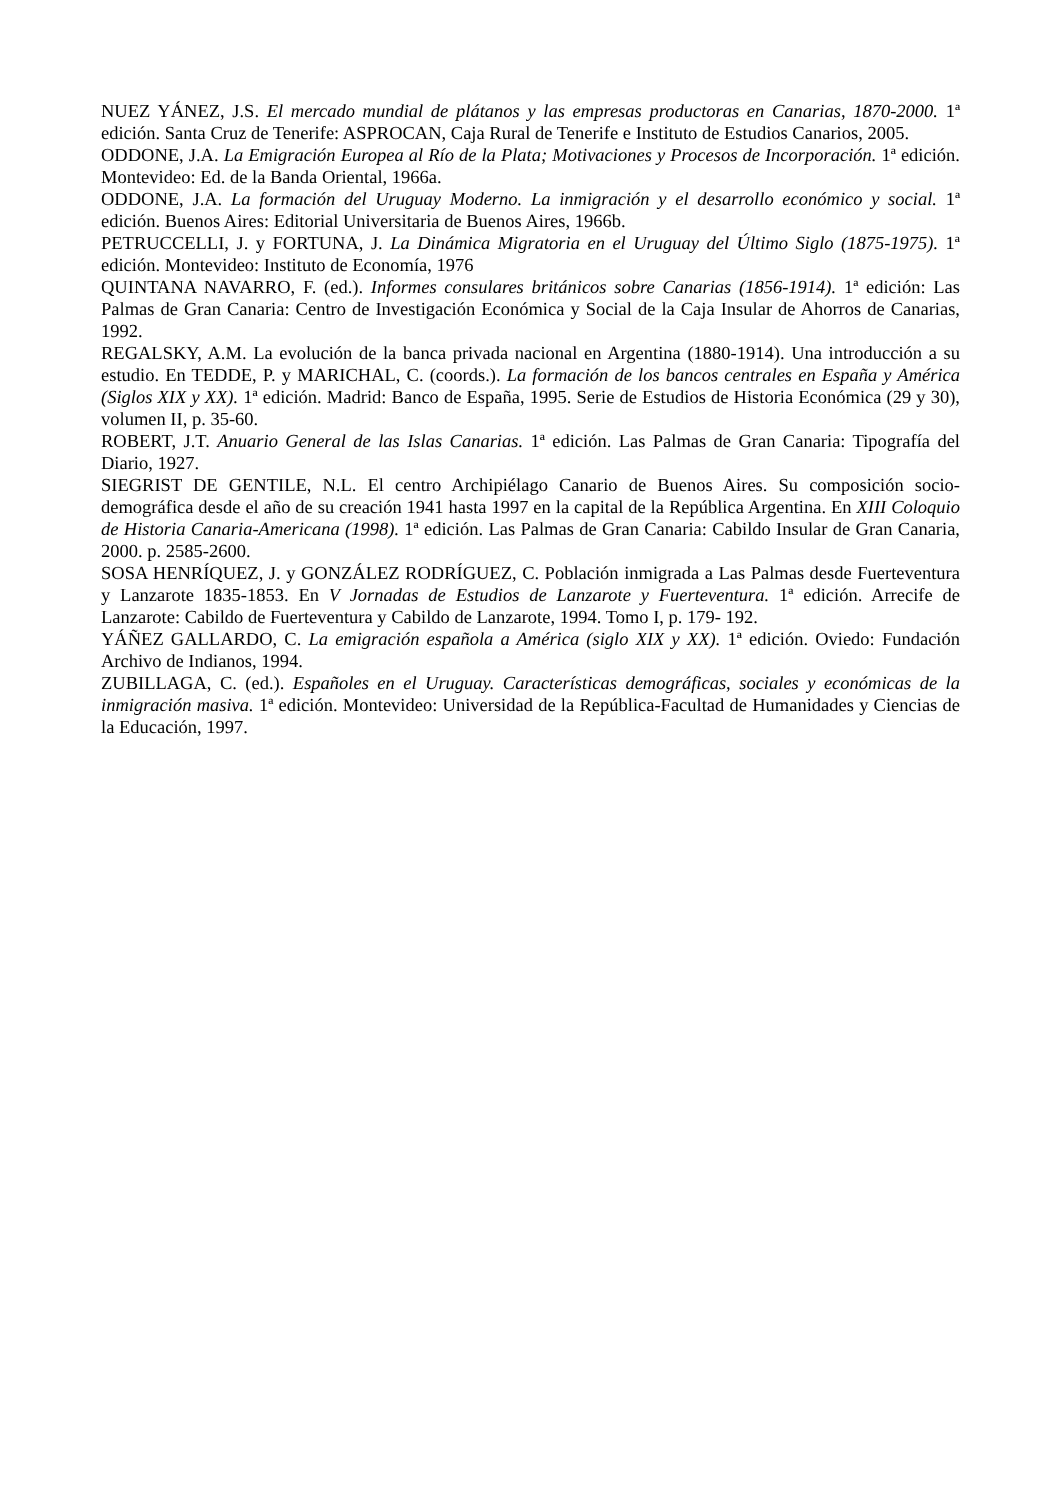NUEZ YÁNEZ, J.S. El mercado mundial de plátanos y las empresas productoras en Canarias, 1870-2000. 1ª edición. Santa Cruz de Tenerife: ASPROCAN, Caja Rural de Tenerife e Instituto de Estudios Canarios, 2005.
ODDONE, J.A. La Emigración Europea al Río de la Plata; Motivaciones y Procesos de Incorporación. 1ª edición. Montevideo: Ed. de la Banda Oriental, 1966a.
ODDONE, J.A. La formación del Uruguay Moderno. La inmigración y el desarrollo económico y social. 1ª edición. Buenos Aires: Editorial Universitaria de Buenos Aires, 1966b.
PETRUCCELLI, J. y FORTUNA, J. La Dinámica Migratoria en el Uruguay del Último Siglo (1875-1975). 1ª edición. Montevideo: Instituto de Economía, 1976
QUINTANA NAVARRO, F. (ed.). Informes consulares británicos sobre Canarias (1856-1914). 1ª edición: Las Palmas de Gran Canaria: Centro de Investigación Económica y Social de la Caja Insular de Ahorros de Canarias, 1992.
REGALSKY, A.M. La evolución de la banca privada nacional en Argentina (1880-1914). Una introducción a su estudio. En TEDDE, P. y MARICHAL, C. (coords.). La formación de los bancos centrales en España y América (Siglos XIX y XX). 1ª edición. Madrid: Banco de España, 1995. Serie de Estudios de Historia Económica (29 y 30), volumen II, p. 35-60.
ROBERT, J.T. Anuario General de las Islas Canarias. 1ª edición. Las Palmas de Gran Canaria: Tipografía del Diario, 1927.
SIEGRIST DE GENTILE, N.L. El centro Archipiélago Canario de Buenos Aires. Su composición socio-demográfica desde el año de su creación 1941 hasta 1997 en la capital de la República Argentina. En XIII Coloquio de Historia Canaria-Americana (1998). 1ª edición. Las Palmas de Gran Canaria: Cabildo Insular de Gran Canaria, 2000. p. 2585-2600.
SOSA HENRÍQUEZ, J. y GONZÁLEZ RODRÍGUEZ, C. Población inmigrada a Las Palmas desde Fuerteventura y Lanzarote 1835-1853. En V Jornadas de Estudios de Lanzarote y Fuerteventura. 1ª edición. Arrecife de Lanzarote: Cabildo de Fuerteventura y Cabildo de Lanzarote, 1994. Tomo I, p. 179- 192.
YÁÑEZ GALLARDO, C. La emigración española a América (siglo XIX y XX). 1ª edición. Oviedo: Fundación Archivo de Indianos, 1994.
ZUBILLAGA, C. (ed.). Españoles en el Uruguay. Características demográficas, sociales y económicas de la inmigración masiva. 1ª edición. Montevideo: Universidad de la República-Facultad de Humanidades y Ciencias de la Educación, 1997.